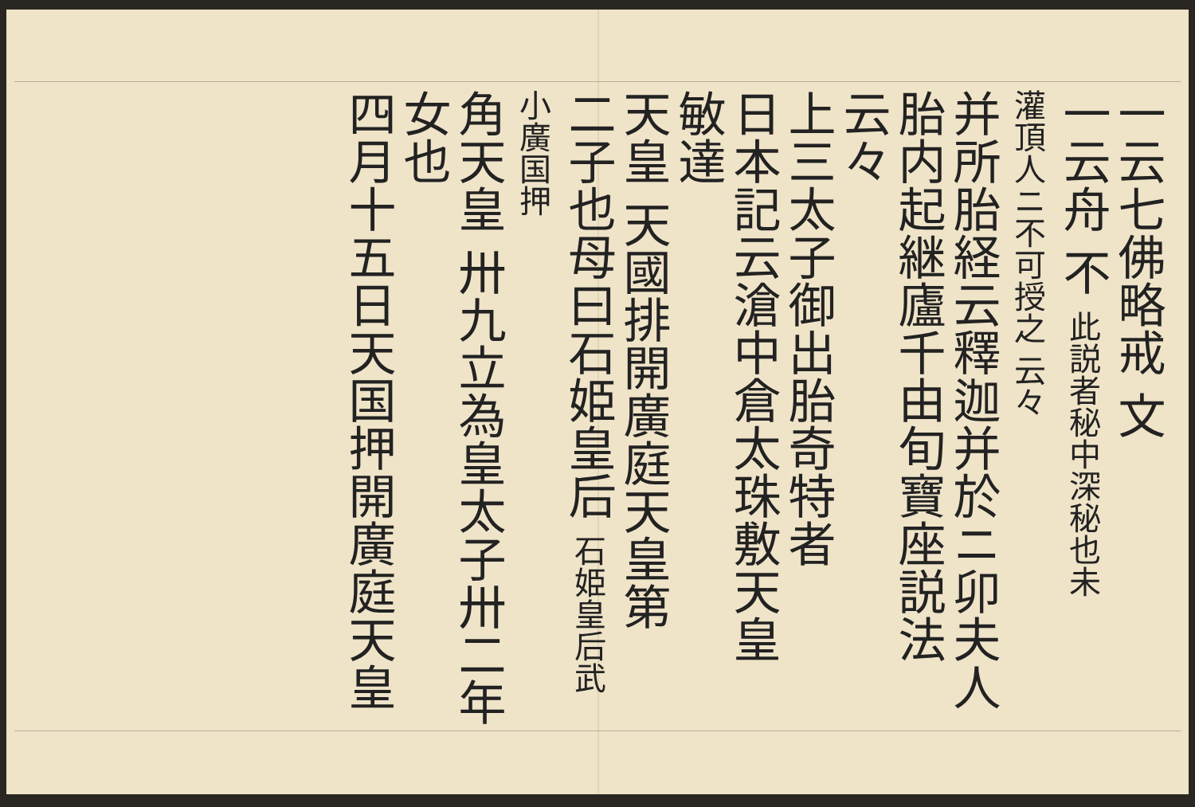一云七佛略戒 文
一云舟 不 此説者秘中深秘也未
灌頂人ニ不可授之 云々
并所胎経云釋迦并於ニ卯夫人
胎内起継廬千由旬寶座説法云々
上三太子御出胎奇特者
日本記云滄中倉太珠敷天皇
敏達
天皇 天國排開廣庭天皇第
二子也母曰石姫皇后 石姫皇后武 小廣国押
角天皇 卅九立為皇太子卅二年
女也
四月十五日天国押開廣庭天皇